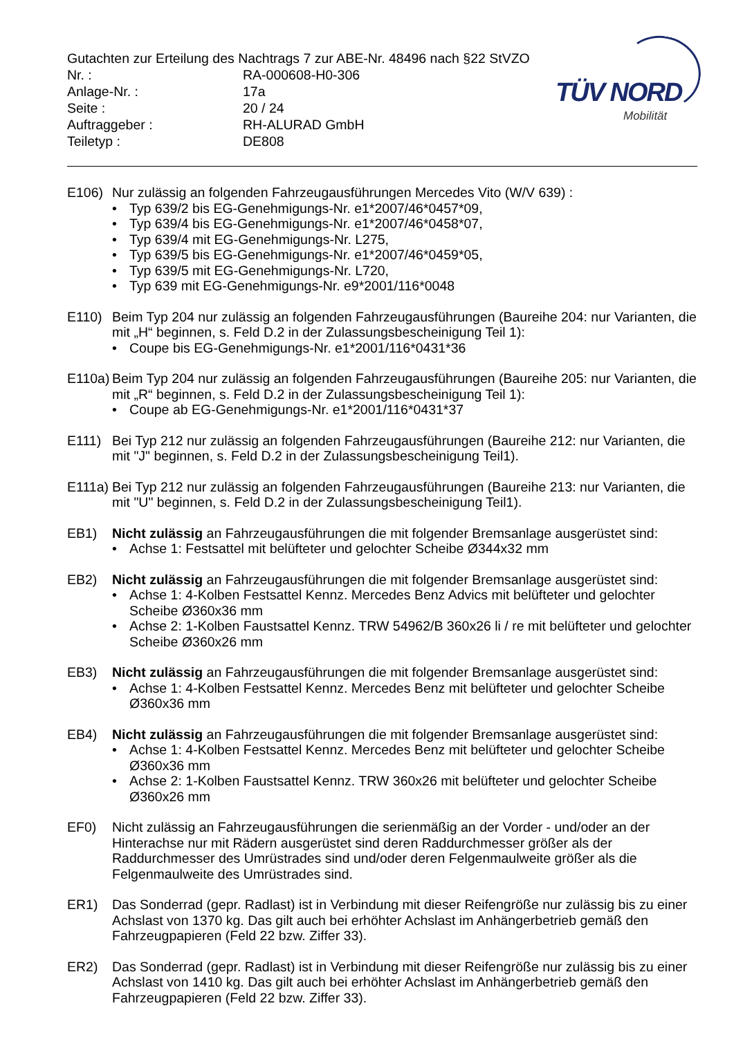TÜV NORD
Mobilität
Gutachten zur Erteilung des Nachtrags 7 zur ABE-Nr. 48496 nach §22 StVZO
Nr. : RA-000608-H0-306
Anlage-Nr. : 17a
Seite : 20 / 24
Auftraggeber : RH-ALURAD GmbH
Teiletyp : DE808
E106) Nur zulässig an folgenden Fahrzeugausführungen Mercedes Vito (W/V 639) :
• Typ 639/2 bis EG-Genehmigungs-Nr. e1*2007/46*0457*09,
• Typ 639/4 bis EG-Genehmigungs-Nr. e1*2007/46*0458*07,
• Typ 639/4 mit EG-Genehmigungs-Nr. L275,
• Typ 639/5 bis EG-Genehmigungs-Nr. e1*2007/46*0459*05,
• Typ 639/5 mit EG-Genehmigungs-Nr. L720,
• Typ 639 mit EG-Genehmigungs-Nr. e9*2001/116*0048
E110) Beim Typ 204 nur zulässig an folgenden Fahrzeugausführungen (Baureihe 204: nur Varianten, die mit „H“ beginnen, s. Feld D.2 in der Zulassungsbescheinigung Teil 1):
• Coupe bis EG-Genehmigungs-Nr. e1*2001/116*0431*36
E110a)
Beim Typ 204 nur zulässig an folgenden Fahrzeugausführungen (Baureihe 205: nur Varianten, die mit „R“ beginnen, s. Feld D.2 in der Zulassungsbescheinigung Teil 1):
• Coupe ab EG-Genehmigungs-Nr. e1*2001/116*0431*37
E111) Bei Typ 212 nur zulässig an folgenden Fahrzeugausführungen (Baureihe 212: nur Varianten, die mit "J" beginnen, s. Feld D.2 in der Zulassungsbescheinigung Teil1).
E111a)
Bei Typ 212 nur zulässig an folgenden Fahrzeugausführungen (Baureihe 213: nur Varianten, die mit "U" beginnen, s. Feld D.2 in der Zulassungsbescheinigung Teil1).
EB1) Nicht zulässig an Fahrzeugausführungen die mit folgender Bremsanlage ausgerüstet sind:
• Achse 1: Festsattel mit belüfteter und gelochter Scheibe Ø344x32 mm
EB2) Nicht zulässig an Fahrzeugausführungen die mit folgender Bremsanlage ausgerüstet sind:
• Achse 1: 4-Kolben Festsattel Kennz. Mercedes Benz Advics mit belüfteter und gelochter Scheibe Ø360x36 mm
• Achse 2: 1-Kolben Faustsattel Kennz. TRW 54962/B 360x26 li / re mit belüfteter und gelochter Scheibe Ø360x26 mm
EB3) Nicht zulässig an Fahrzeugausführungen die mit folgender Bremsanlage ausgerüstet sind:
• Achse 1: 4-Kolben Festsattel Kennz. Mercedes Benz mit belüfteter und gelochter Scheibe Ø360x36 mm
EB4) Nicht zulässig an Fahrzeugausführungen die mit folgender Bremsanlage ausgerüstet sind:
• Achse 1: 4-Kolben Festsattel Kennz. Mercedes Benz mit belüfteter und gelochter Scheibe Ø360x36 mm
• Achse 2: 1-Kolben Faustsattel Kennz. TRW 360x26 mit belüfteter und gelochter Scheibe Ø360x26 mm
EF0) Nicht zulässig an Fahrzeugausführungen die serienmäßig an der Vorder - und/oder an der Hinterachse nur mit Rädern ausgerüstet sind deren Raddurchmesser größer als der Raddurchmesser des Umrüstrades sind und/oder deren Felgenmaulweite größer als die Felgenmaulweite des Umrüstrades sind.
ER1) Das Sonderrad (gepr. Radlast) ist in Verbindung mit dieser Reifengröße nur zulässig bis zu einer Achslast von 1370 kg. Das gilt auch bei erhöhter Achslast im Anhängerbetrieb gemäß den Fahrzeugpapieren (Feld 22 bzw. Ziffer 33).
ER2) Das Sonderrad (gepr. Radlast) ist in Verbindung mit dieser Reifengröße nur zulässig bis zu einer Achslast von 1410 kg. Das gilt auch bei erhöhter Achslast im Anhängerbetrieb gemäß den Fahrzeugpapieren (Feld 22 bzw. Ziffer 33).